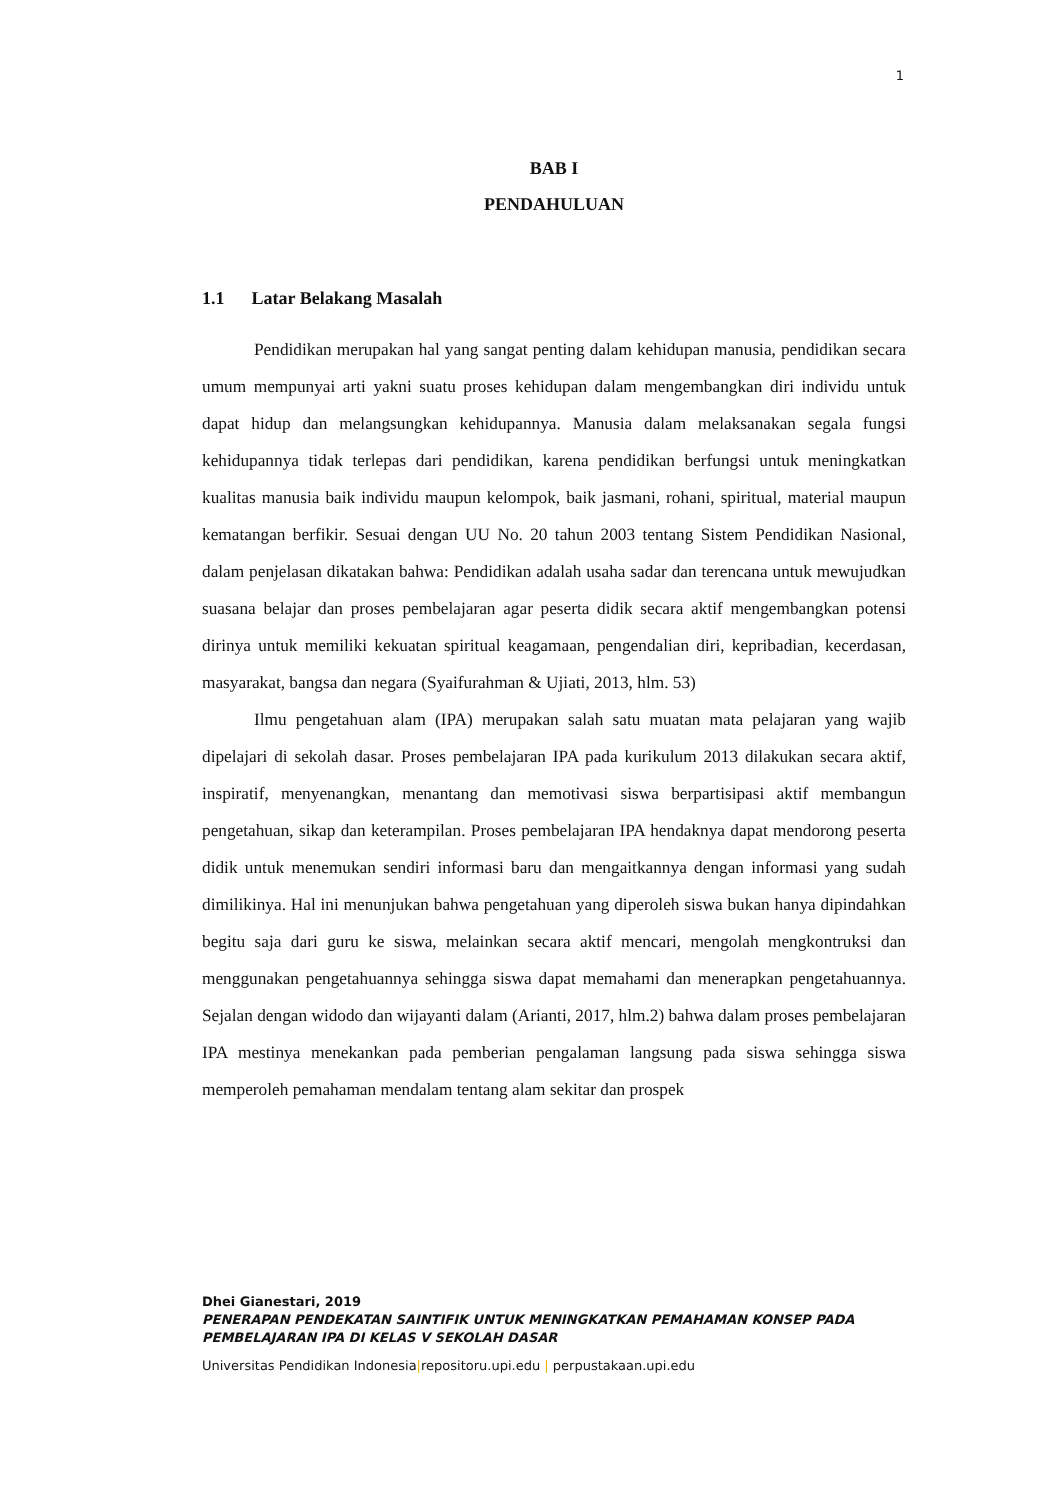1
BAB I
PENDAHULUAN
1.1 Latar Belakang Masalah
Pendidikan merupakan hal yang sangat penting dalam kehidupan manusia, pendidikan secara umum mempunyai arti yakni suatu proses kehidupan dalam mengembangkan diri individu untuk dapat hidup dan melangsungkan kehidupannya. Manusia dalam melaksanakan segala fungsi kehidupannya tidak terlepas dari pendidikan, karena pendidikan berfungsi untuk meningkatkan kualitas manusia baik individu maupun kelompok, baik jasmani, rohani, spiritual, material maupun kematangan berfikir. Sesuai dengan UU No. 20 tahun 2003 tentang Sistem Pendidikan Nasional, dalam penjelasan dikatakan bahwa: Pendidikan adalah usaha sadar dan terencana untuk mewujudkan suasana belajar dan proses pembelajaran agar peserta didik secara aktif mengembangkan potensi dirinya untuk memiliki kekuatan spiritual keagamaan, pengendalian diri, kepribadian, kecerdasan, masyarakat, bangsa dan negara (Syaifurahman & Ujiati, 2013, hlm. 53)
Ilmu pengetahuan alam (IPA) merupakan salah satu muatan mata pelajaran yang wajib dipelajari di sekolah dasar. Proses pembelajaran IPA pada kurikulum 2013 dilakukan secara aktif, inspiratif, menyenangkan, menantang dan memotivasi siswa berpartisipasi aktif membangun pengetahuan, sikap dan keterampilan. Proses pembelajaran IPA hendaknya dapat mendorong peserta didik untuk menemukan sendiri informasi baru dan mengaitkannya dengan informasi yang sudah dimilikinya. Hal ini menunjukan bahwa pengetahuan yang diperoleh siswa bukan hanya dipindahkan begitu saja dari guru ke siswa, melainkan secara aktif mencari, mengolah mengkontruksi dan menggunakan pengetahuannya sehingga siswa dapat memahami dan menerapkan pengetahuannya. Sejalan dengan widodo dan wijayanti dalam (Arianti, 2017, hlm.2) bahwa dalam proses pembelajaran IPA mestinya menekankan pada pemberian pengalaman langsung pada siswa sehingga siswa memperoleh pemahaman mendalam tentang alam sekitar dan prospek
Dhei Gianestari, 2019
PENERAPAN PENDEKATAN SAINTIFIK UNTUK MENINGKATKAN PEMAHAMAN KONSEP PADA
PEMBELAJARAN IPA DI KELAS V SEKOLAH DASAR
Universitas Pendidikan Indonesia|repositoru.upi.edu | perpustakaan.upi.edu